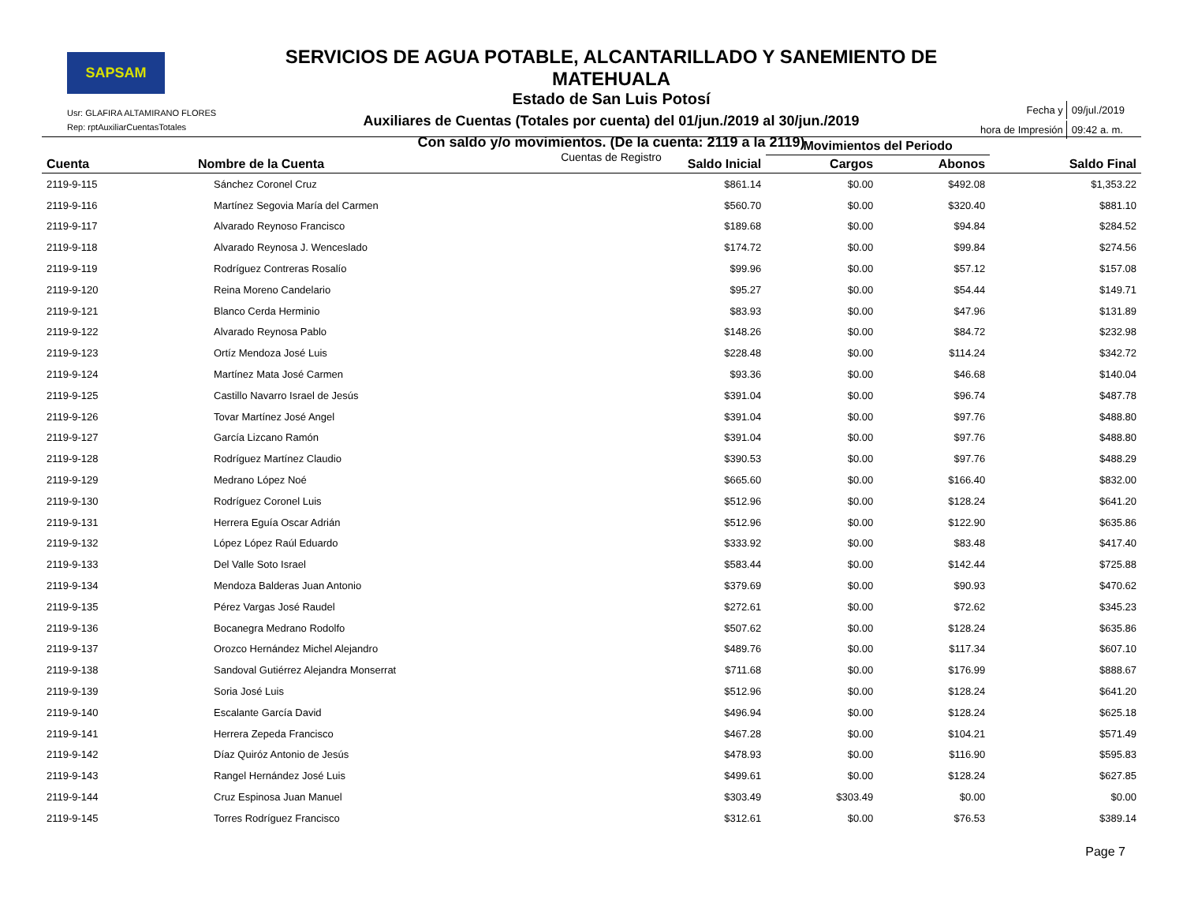SAPSAM
Usr: GLAFIRA ALTAMIRANO FLORES
Rep: rptAuxiliarCuentasTotales
SERVICIOS DE AGUA POTABLE, ALCANTARILLADO Y SANEMIENTO DE MATEHUALA
Estado de San Luis Potosí
Auxiliares de Cuentas (Totales por cuenta) del 01/jun./2019 al 30/jun./2019
Con saldo y/o movimientos. (De la cuenta: 2119 a la 2119)
Cuentas de Registro
| Fecha y | 09/jul./2019 |
| hora de Impresión | 09:42 a. m. |
| Cuenta | Nombre de la Cuenta | Saldo Inicial | Movimientos del Periodo | | Saldo Final |
| --- | --- | --- | --- | --- | --- |
| | | | Cargos | Abonos | |
| 2119-9-115 | Sánchez Coronel Cruz | $861.14 | $0.00 | $492.08 | $1,353.22 |
| 2119-9-116 | Martínez Segovia María del Carmen | $560.70 | $0.00 | $320.40 | $881.10 |
| 2119-9-117 | Alvarado Reynoso Francisco | $189.68 | $0.00 | $94.84 | $284.52 |
| 2119-9-118 | Alvarado Reynosa J. Wenceslado | $174.72 | $0.00 | $99.84 | $274.56 |
| 2119-9-119 | Rodríguez Contreras Rosalío | $99.96 | $0.00 | $57.12 | $157.08 |
| 2119-9-120 | Reina Moreno Candelario | $95.27 | $0.00 | $54.44 | $149.71 |
| 2119-9-121 | Blanco Cerda Herminio | $83.93 | $0.00 | $47.96 | $131.89 |
| 2119-9-122 | Alvarado Reynosa Pablo | $148.26 | $0.00 | $84.72 | $232.98 |
| 2119-9-123 | Ortíz Mendoza José Luis | $228.48 | $0.00 | $114.24 | $342.72 |
| 2119-9-124 | Martínez Mata José Carmen | $93.36 | $0.00 | $46.68 | $140.04 |
| 2119-9-125 | Castillo Navarro Israel de Jesús | $391.04 | $0.00 | $96.74 | $487.78 |
| 2119-9-126 | Tovar Martínez José Angel | $391.04 | $0.00 | $97.76 | $488.80 |
| 2119-9-127 | García Lizcano Ramón | $391.04 | $0.00 | $97.76 | $488.80 |
| 2119-9-128 | Rodríguez Martínez Claudio | $390.53 | $0.00 | $97.76 | $488.29 |
| 2119-9-129 | Medrano López Noé | $665.60 | $0.00 | $166.40 | $832.00 |
| 2119-9-130 | Rodríguez Coronel Luis | $512.96 | $0.00 | $128.24 | $641.20 |
| 2119-9-131 | Herrera Eguía Oscar Adrián | $512.96 | $0.00 | $122.90 | $635.86 |
| 2119-9-132 | López López Raúl Eduardo | $333.92 | $0.00 | $83.48 | $417.40 |
| 2119-9-133 | Del Valle Soto Israel | $583.44 | $0.00 | $142.44 | $725.88 |
| 2119-9-134 | Mendoza Balderas Juan Antonio | $379.69 | $0.00 | $90.93 | $470.62 |
| 2119-9-135 | Pérez Vargas José Raudel | $272.61 | $0.00 | $72.62 | $345.23 |
| 2119-9-136 | Bocanegra Medrano Rodolfo | $507.62 | $0.00 | $128.24 | $635.86 |
| 2119-9-137 | Orozco Hernández Michel Alejandro | $489.76 | $0.00 | $117.34 | $607.10 |
| 2119-9-138 | Sandoval Gutiérrez Alejandra Monserrat | $711.68 | $0.00 | $176.99 | $888.67 |
| 2119-9-139 | Soria José Luis | $512.96 | $0.00 | $128.24 | $641.20 |
| 2119-9-140 | Escalante García David | $496.94 | $0.00 | $128.24 | $625.18 |
| 2119-9-141 | Herrera Zepeda Francisco | $467.28 | $0.00 | $104.21 | $571.49 |
| 2119-9-142 | Díaz Quiróz Antonio de Jesús | $478.93 | $0.00 | $116.90 | $595.83 |
| 2119-9-143 | Rangel Hernández José Luis | $499.61 | $0.00 | $128.24 | $627.85 |
| 2119-9-144 | Cruz Espinosa Juan Manuel | $303.49 | $303.49 | $0.00 | $0.00 |
| 2119-9-145 | Torres Rodríguez Francisco | $312.61 | $0.00 | $76.53 | $389.14 |
Page 7